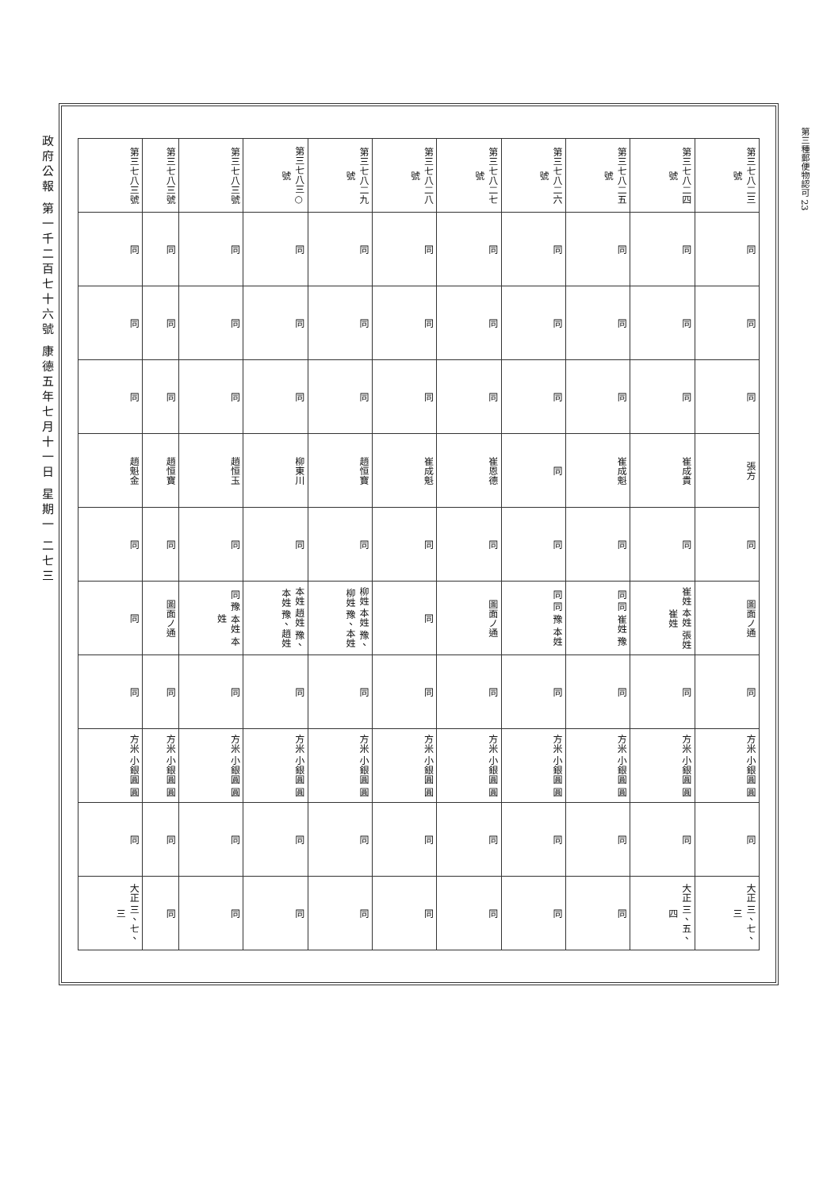政府公報 第一千二百七十六號 康德五年七月十一日 星期一 二七三
| 第三七八三號 | 第三七八三號 | 第三七八三號 | 第三七八三○號 | 第三七八二九號 | 第三七八二八號 | 第三七八二七號 | 第三七八二六號 | 第三七八二五號 | 第三七八二四號 | 第三七八二三號 |
| 同 | 同 | 同 | 同 | 同 | 同 | 同 | 同 | 同 | 同 | 同 |
| 同 | 同 | 同 | 同 | 同 | 同 | 同 | 同 | 同 | 同 | 同 |
| 同 | 同 | 同 | 同 | 同 | 同 | 同 | 同 | 同 | 同 | 同 |
| 趙魁金 | 趙恒寶 | 趙恒玉 | 柳東川 | 趙恒寶 | 崔成魁 | 崔恩德 | 同 | 崔成魁 | 崔成貴 | 張方 |
| 同 | 同 | 同 | 同 | 同 | 同 | 同 | 同 | 同 | 同 | 同 |
| 同 | 圖面ノ通 | 同 豫 本姓 本姓 | 本姓 趙姓 豫、本姓 豫、趙姓 | 柳姓 本姓 豫、柳姓 豫、本姓 | 同 | 圖面ノ通 | 同 同 豫 本姓 | 同 同 崔姓 豫 | 崔姓 本姓 張姓 崔姓 | 圖面ノ通 |
| 同 | 同 | 同 | 同 | 同 | 同 | 同 | 同 | 同 | 同 | 同 |
| 方米 小銀圓 圓 | 方米 小銀圓 圓 | 方米 小銀圓 圓 | 方米 小銀圓 圓 | 方米 小銀圓 圓 | 方米 小銀圓 圓 | 方米 小銀圓 圓 | 方米 小銀圓 圓 | 方米 小銀圓 圓 | 方米 小銀圓 圓 | 方米 小銀圓 圓 |
| 同 | 同 | 同 | 同 | 同 | 同 | 同 | 同 | 同 | 同 | 同 |
| 大正 三、七、三 | 同 | 同 | 同 | 同 | 同 | 同 | 同 | 同 | 大正 三、五、四 | 大正 三、七、三 |
第三種郵便物認可 23